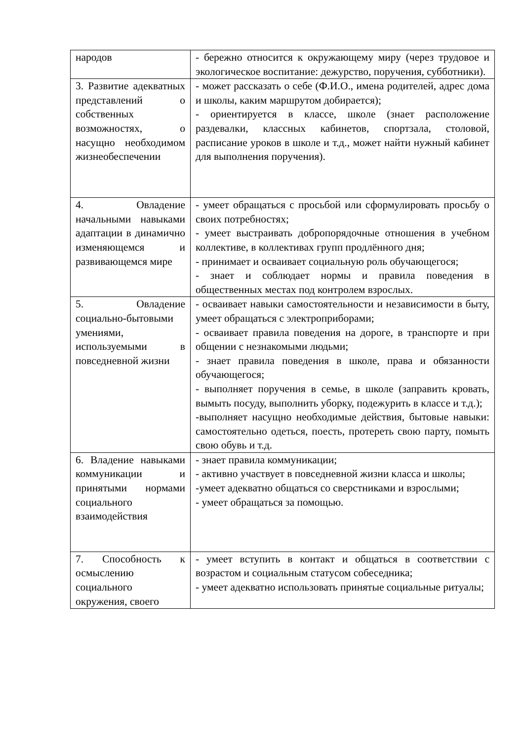| народов | - бережно относится к окружающему миру (через трудовое и экологическое воспитание: дежурство, поручения, субботники). |
| 3. Развитие адекватных представлений о собственных возможностях, о насущно необходимом жизнеобеспечении | - может рассказать о себе (Ф.И.О., имена родителей, адрес дома и школы, каким маршрутом добирается); - ориентируется в классе, школе (знает расположение раздевалки, классных кабинетов, спортзала, столовой, расписание уроков в школе и т.д., может найти нужный кабинет для выполнения поручения). |
| 4. Овладение начальными навыками адаптации в динамично изменяющемся и развивающемся мире | - умеет обращаться с просьбой или сформулировать просьбу о своих потребностях; - умеет выстраивать добропорядочные отношения в учебном коллективе, в коллективах групп продлённого дня; - принимает и осваивает социальную роль обучающегося; - знает и соблюдает нормы и правила поведения в общественных местах под контролем взрослых. |
| 5. Овладение социально-бытовыми умениями, используемыми в повседневной жизни | - осваивает навыки самостоятельности и независимости в быту, умеет обращаться с электроприборами; - осваивает правила поведения на дороге, в транспорте и при общении с незнакомыми людьми; - знает правила поведения в школе, права и обязанности обучающегося; - выполняет поручения в семье, в школе (заправить кровать, вымыть посуду, выполнить уборку, подежурить в классе и т.д.); -выполняет насущно необходимые действия, бытовые навыки: самостоятельно одеться, поесть, протереть свою парту, помыть свою обувь и т.д. |
| 6. Владение навыками коммуникации и принятыми нормами социального взаимодействия | - знает правила коммуникации; - активно участвует в повседневной жизни класса и школы; -умеет адекватно общаться со сверстниками и взрослыми; - умеет обращаться за помощью. |
| 7. Способность к осмыслению социального окружения, своего | - умеет вступить в контакт и общаться в соответствии с возрастом и социальным статусом собеседника; - умеет адекватно использовать принятые социальные ритуалы; |